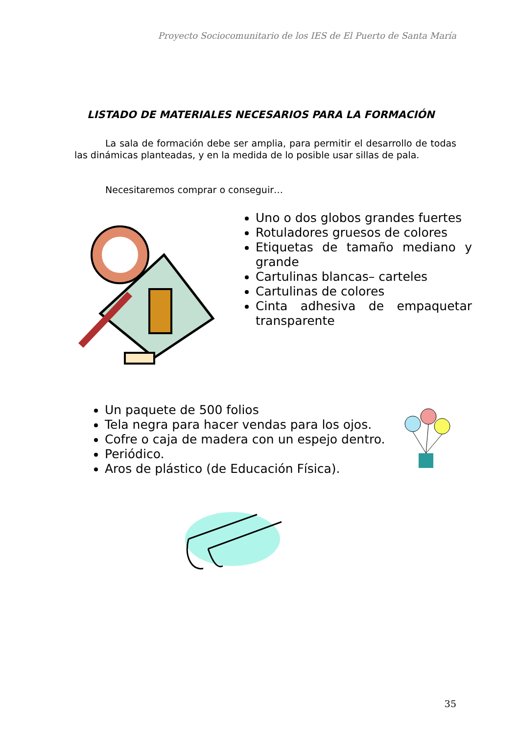Proyecto Sociocomunitario de los IES de El Puerto de Santa María
LISTADO DE MATERIALES NECESARIOS PARA LA FORMACIÓN
La sala de formación debe ser amplia, para permitir el desarrollo de todas las dinámicas planteadas, y en la medida de lo posible usar sillas de pala.
Necesitaremos comprar o conseguir…
Uno o dos globos grandes fuertes
Rotuladores gruesos de colores
Etiquetas de tamaño mediano y grande
Cartulinas blancas– carteles
Cartulinas de colores
Cinta adhesiva de empaquetar transparente
Un paquete de 500 folios
Tela negra para hacer vendas para los ojos.
Cofre o caja de madera con un espejo dentro.
Periódico.
Aros de plástico (de Educación Física).
35